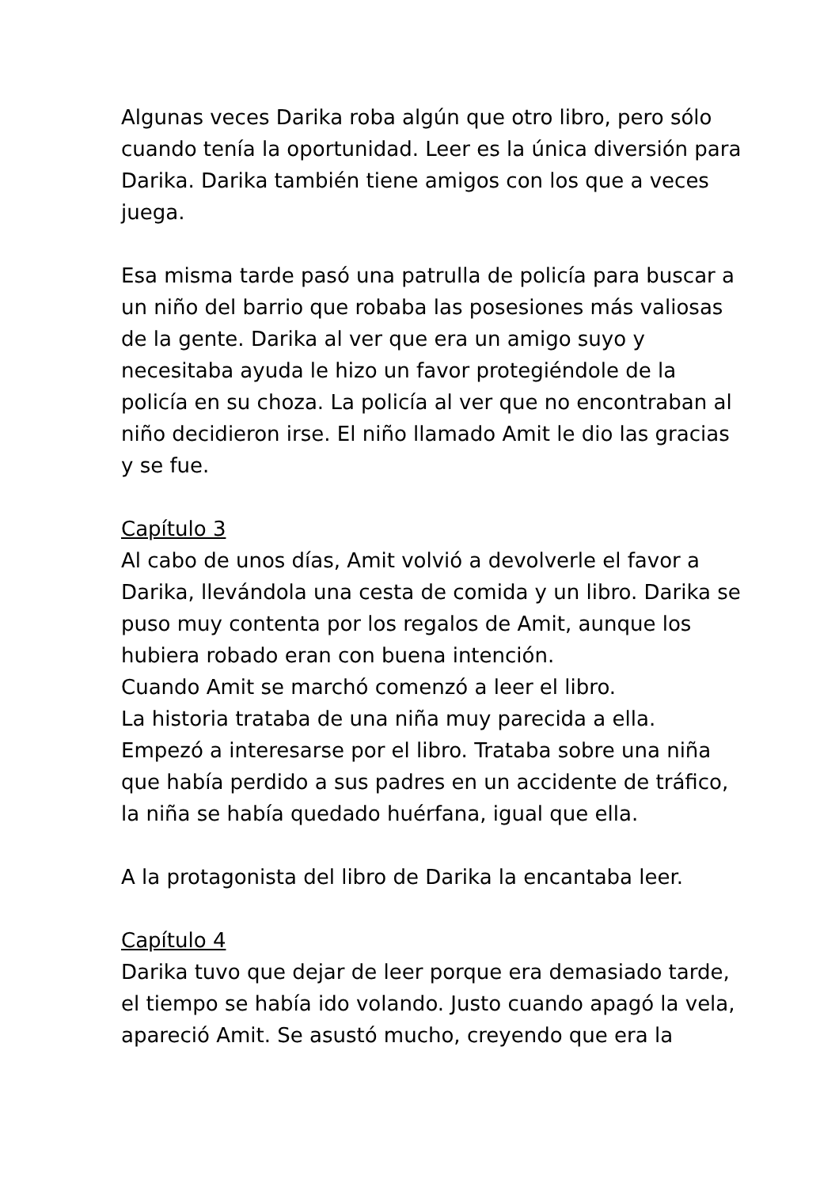Algunas veces Darika roba algún que otro libro, pero sólo cuando tenía la oportunidad. Leer es la única diversión para Darika. Darika también tiene amigos con los que a veces juega.
Esa misma tarde pasó una patrulla de policía para buscar a un niño del barrio que robaba las posesiones más valiosas de la gente. Darika al ver que era un amigo suyo y necesitaba ayuda le hizo un favor protegiéndole de la policía en su choza. La policía al ver que no encontraban al niño decidieron irse. El niño llamado Amit le dio las gracias y se fue.
Capítulo 3
Al cabo de unos días, Amit volvió a devolverle el favor a Darika, llevándola una cesta de comida y un libro. Darika se puso muy contenta por los regalos de Amit, aunque los hubiera robado eran con buena intención.
Cuando Amit se marchó comenzó a leer el libro.
La historia trataba de una niña muy parecida a ella. Empezó a interesarse por el libro. Trataba sobre una niña que había perdido a sus padres en un accidente de tráfico, la niña se había quedado huérfana, igual que ella.
A la protagonista del libro de Darika la encantaba leer.
Capítulo 4
Darika tuvo que dejar de leer porque era demasiado tarde, el tiempo se había ido volando. Justo cuando apagó la vela, apareció Amit. Se asustó mucho, creyendo que era la